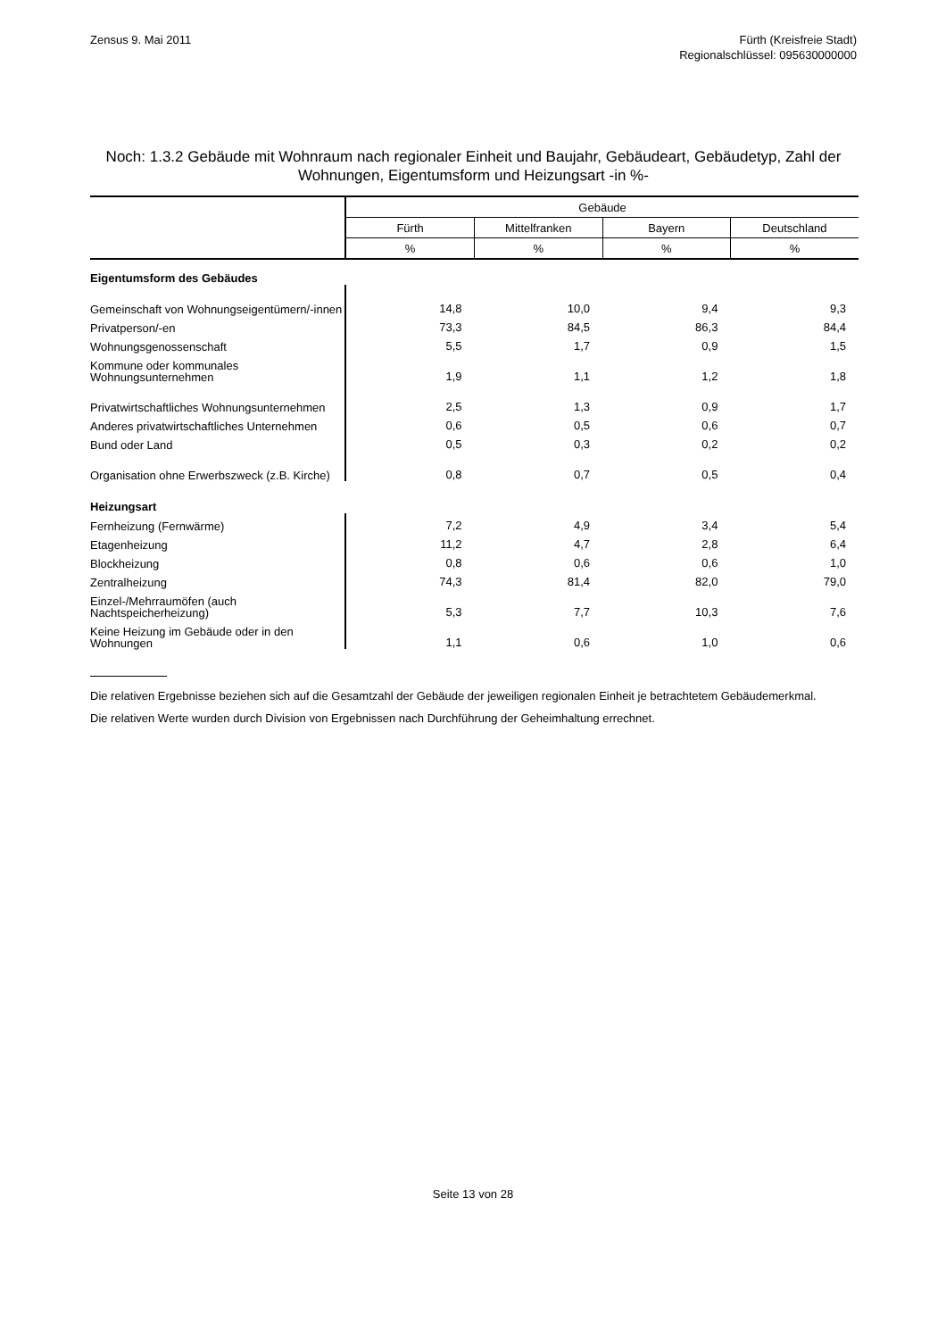Zensus 9. Mai 2011 Fürth (Kreisfreie Stadt)
Regionalschlüssel: 095630000000
Noch: 1.3.2 Gebäude mit Wohnraum nach regionaler Einheit und Baujahr, Gebäudeart, Gebäudetyp, Zahl der Wohnungen, Eigentumsform und Heizungsart -in %-
| | Gebäude | | | |
| --- | --- | --- | --- | --- |
| | Fürth | Mittelfranken | Bayern | Deutschland |
| | % | % | % | % |
| Eigentumsform des Gebäudes | | | | |
| Gemeinschaft von Wohnungseigentümern/-innen | 14,8 | 10,0 | 9,4 | 9,3 |
| Privatperson/-en | 73,3 | 84,5 | 86,3 | 84,4 |
| Wohnungsgenossenschaft | 5,5 | 1,7 | 0,9 | 1,5 |
| Kommune oder kommunales Wohnungsunternehmen | 1,9 | 1,1 | 1,2 | 1,8 |
| Privatwirtschaftliches Wohnungsunternehmen | 2,5 | 1,3 | 0,9 | 1,7 |
| Anderes privatwirtschaftliches Unternehmen | 0,6 | 0,5 | 0,6 | 0,7 |
| Bund oder Land | 0,5 | 0,3 | 0,2 | 0,2 |
| Organisation ohne Erwerbszweck (z.B. Kirche) | 0,8 | 0,7 | 0,5 | 0,4 |
| Heizungsart | | | | |
| Fernheizung (Fernwärme) | 7,2 | 4,9 | 3,4 | 5,4 |
| Etagenheizung | 11,2 | 4,7 | 2,8 | 6,4 |
| Blockheizung | 0,8 | 0,6 | 0,6 | 1,0 |
| Zentralheizung | 74,3 | 81,4 | 82,0 | 79,0 |
| Einzel-/Mehrraumöfen (auch Nachtspeicherheizung) | 5,3 | 7,7 | 10,3 | 7,6 |
| Keine Heizung im Gebäude oder in den Wohnungen | 1,1 | 0,6 | 1,0 | 0,6 |
Die relativen Ergebnisse beziehen sich auf die Gesamtzahl der Gebäude der jeweiligen regionalen Einheit je betrachtetem Gebäudemerkmal.
Die relativen Werte wurden durch Division von Ergebnissen nach Durchführung der Geheimhaltung errechnet.
Seite 13 von 28